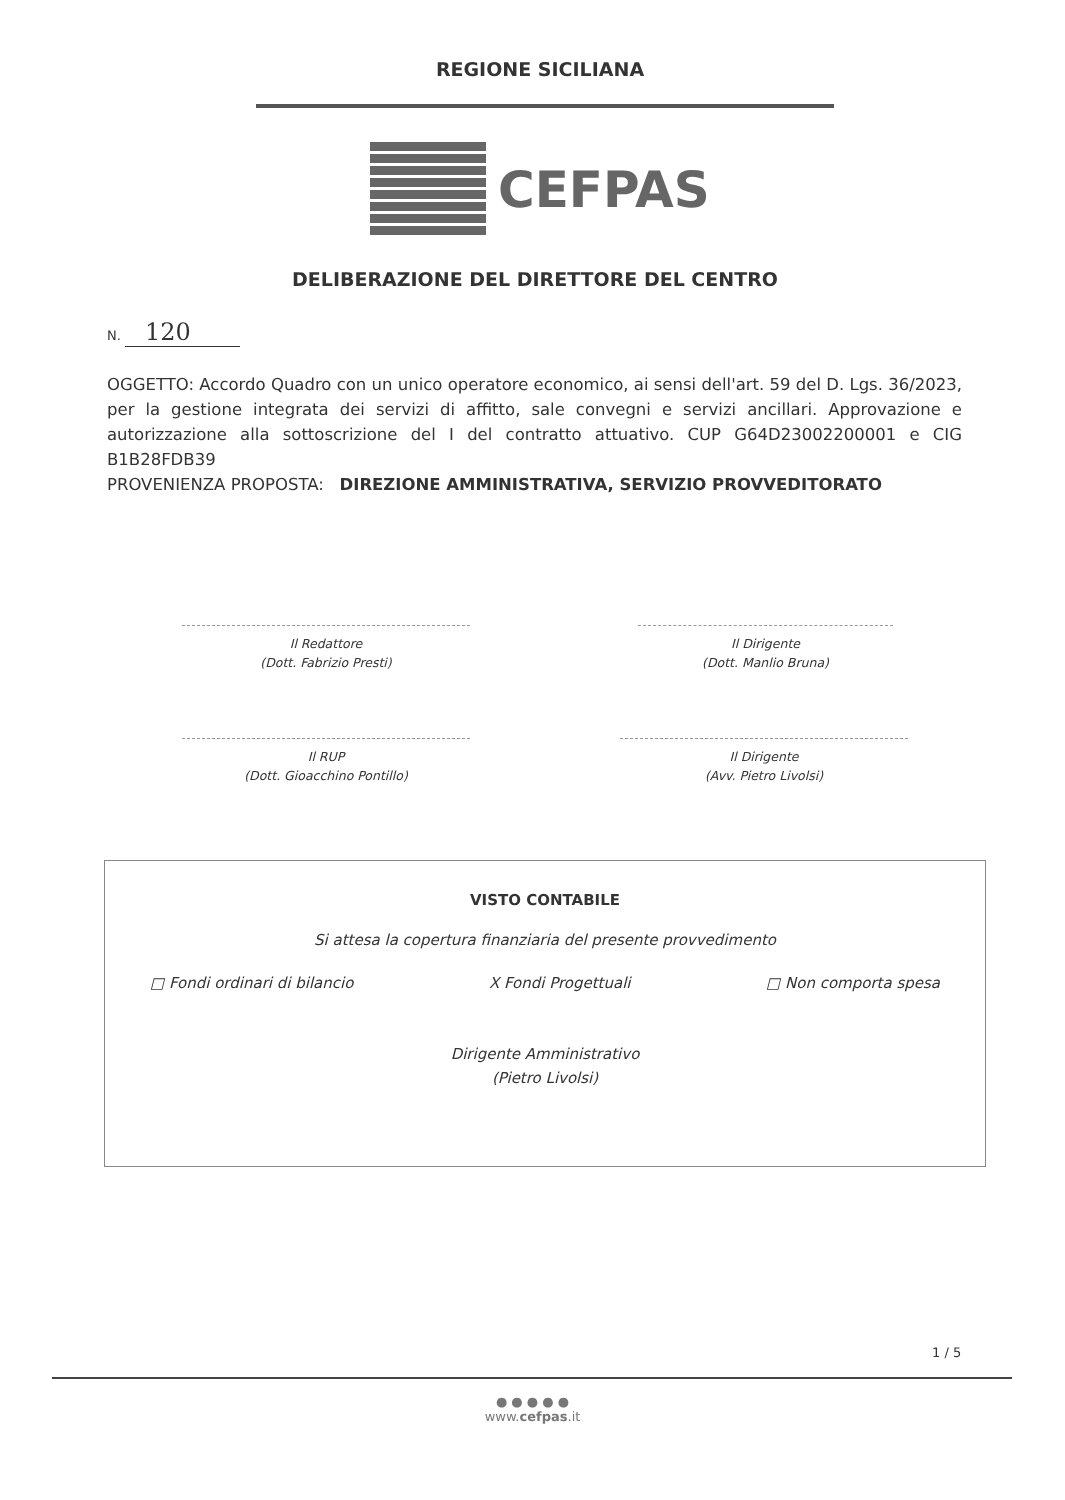REGIONE SICILIANA
CEFPAS
DELIBERAZIONE DEL DIRETTORE DEL CENTRO
N. 120
OGGETTO: Accordo Quadro con un unico operatore economico, ai sensi dell'art. 59 del D. Lgs. 36/2023, per la gestione integrata dei servizi di affitto, sale convegni e servizi ancillari. Approvazione e autorizzazione alla sottoscrizione del I del contratto attuativo. CUP G64D23002200001 e CIG B1B28FDB39
PROVENIENZA PROPOSTA: DIREZIONE AMMINISTRATIVA, SERVIZIO PROVVEDITORATO
Il Redattore
(Dott. Fabrizio Presti)
Il Dirigente
(Dott. Manlio Bruna)
Il RUP
(Dott. Gioacchino Pontillo)
Il Dirigente
(Avv. Pietro Livolsi)
VISTO CONTABILE
Si attesa la copertura finanziaria del presente provvedimento
□ Fondi ordinari di bilancio X Fondi Progettuali □ Non comporta spesa
Dirigente Amministrativo
(Pietro Livolsi)
1 / 5
● ● ● ● ●
www.cefpas.it